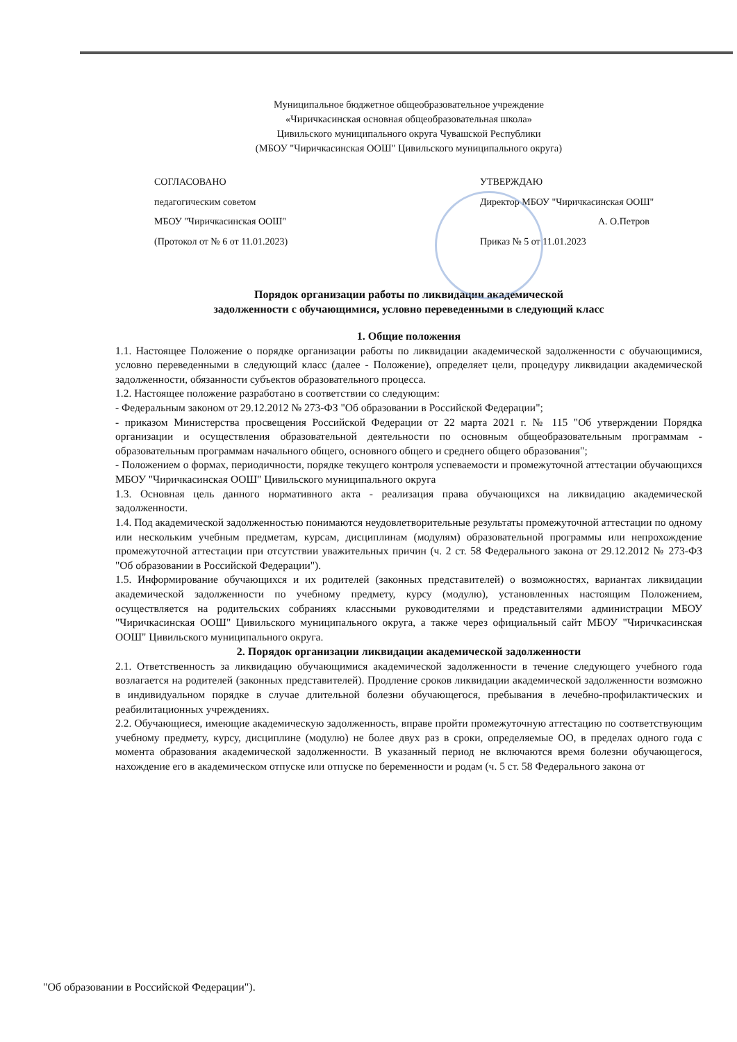Муниципальное бюджетное общеобразовательное учреждение
«Чиричкасинская основная общеобразовательная школа»
Цивильского муниципального округа Чувашской Республики
(МБОУ "Чиричкасинская ООШ" Цивильского муниципального округа)
СОГЛАСОВАНО
педагогическим советом
МБОУ "Чиричкасинская ООШ"
(Протокол от № 6 от 11.01.2023)
УТВЕРЖДАЮ
Директор МБОУ "Чиричкасинская ООШ"
А. О.Петров
Приказ № 5 от 11.01.2023
Порядок организации работы по ликвидации академической
задолженности с обучающимися, условно переведенными в следующий класс
1. Общие положения
1.1. Настоящее Положение о порядке организации работы по ликвидации академической задолженности с обучающимися, условно переведенными в следующий класс (далее - Положение), определяет цели, процедуру ликвидации академической задолженности, обязанности субъектов образовательного процесса.
1.2. Настоящее положение разработано в соответствии со следующим:
- Федеральным законом от 29.12.2012 № 273-ФЗ "Об образовании в Российской Федерации";
- приказом Министерства просвещения Российской Федерации от 22 марта 2021 г. № 115 "Об утверждении Порядка организации и осуществления образовательной деятельности по основным общеобразовательным программам - образовательным программам начального общего, основного общего и среднего общего образования";
- Положением о формах, периодичности, порядке текущего контроля успеваемости и промежуточной аттестации обучающихся МБОУ "Чиричкасинская ООШ" Цивильского муниципального округа
1.3. Основная цель данного нормативного акта - реализация права обучающихся на ликвидацию академической задолженности.
1.4. Под академической задолженностью понимаются неудовлетворительные результаты промежуточной аттестации по одному или нескольким учебным предметам, курсам, дисциплинам (модулям) образовательной программы или непрохождение промежуточной аттестации при отсутствии уважительных причин (ч. 2 ст. 58 Федерального закона от 29.12.2012 № 273-ФЗ "Об образовании в Российской Федерации").
1.5. Информирование обучающихся и их родителей (законных представителей) о возможностях, вариантах ликвидации академической задолженности по учебному предмету, курсу (модулю), установленных настоящим Положением, осуществляется на родительских собраниях классными руководителями и представителями администрации МБОУ "Чиричкасинская ООШ" Цивильского муниципального округа, а также через официальный сайт МБОУ "Чиричкасинская ООШ" Цивильского муниципального округа.
2. Порядок организации ликвидации академической задолженности
2.1. Ответственность за ликвидацию обучающимися академической задолженности в течение следующего учебного года возлагается на родителей (законных представителей). Продление сроков ликвидации академической задолженности возможно в индивидуальном порядке в случае длительной болезни обучающегося, пребывания в лечебно-профилактических и реабилитационных учреждениях.
2.2. Обучающиеся, имеющие академическую задолженность, вправе пройти промежуточную аттестацию по соответствующим учебному предмету, курсу, дисциплине (модулю) не более двух раз в сроки, определяемые ОО, в пределах одного года с момента образования академической задолженности. В указанный период не включаются время болезни обучающегося, нахождение его в академическом отпуске или отпуске по беременности и родам (ч. 5 ст. 58 Федерального закона от
"Об образовании в Российской Федерации").